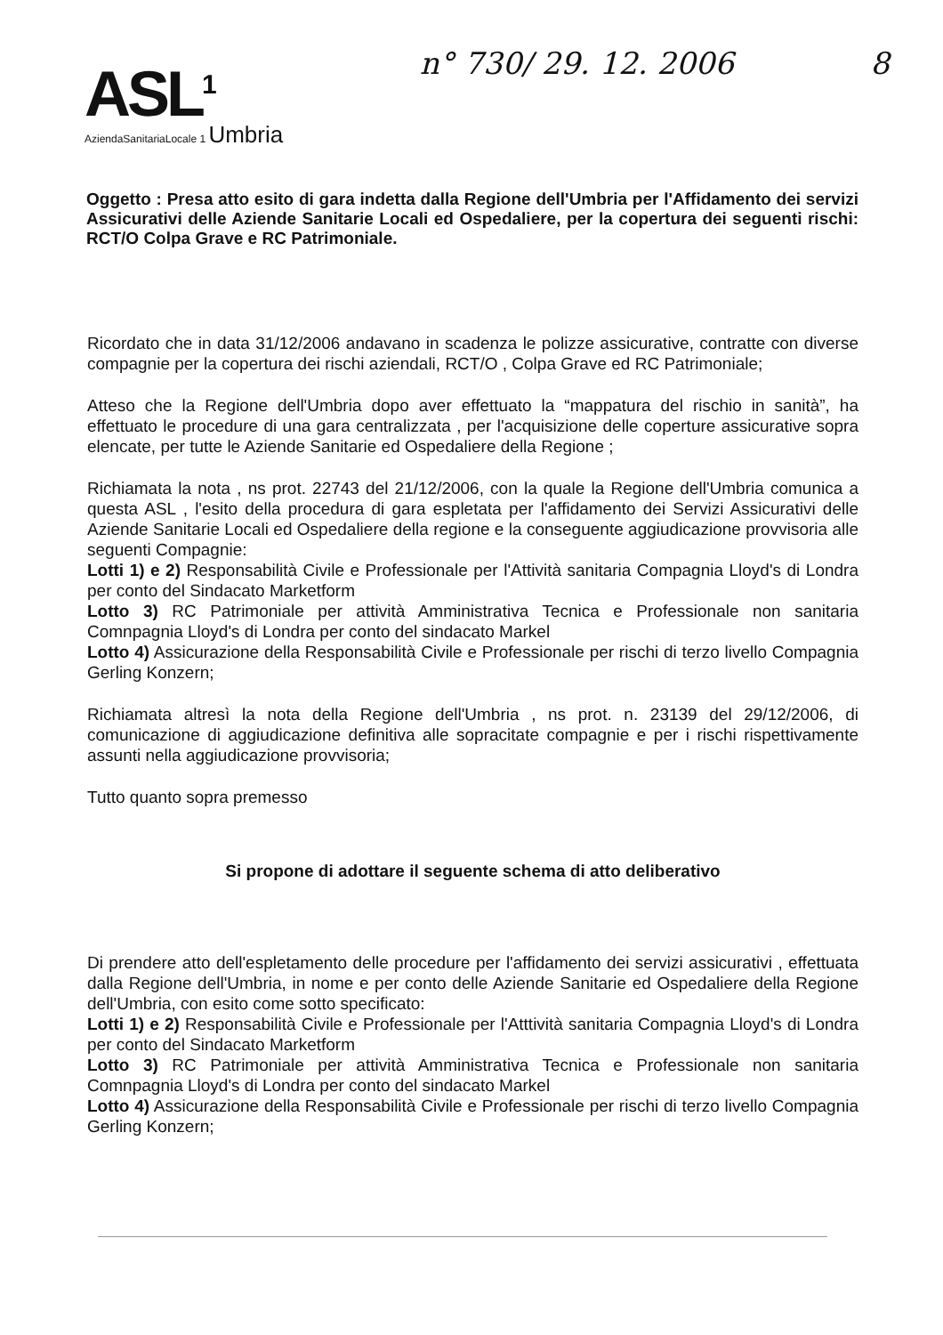ASL<sup>1</sup>
AziendaSanitariaLocale 1 Umbria
n° 730/ 29. 12. 2006 8
Oggetto : Presa atto esito di gara indetta dalla Regione dell'Umbria per l'Affidamento dei servizi Assicurativi delle Aziende Sanitarie Locali ed Ospedaliere, per la copertura dei seguenti rischi: RCT/O Colpa Grave e RC Patrimoniale.
Ricordato che in data 31/12/2006 andavano in scadenza le polizze assicurative, contratte con diverse compagnie per la copertura dei rischi aziendali, RCT/O , Colpa Grave ed RC Patrimoniale;
Atteso che la Regione dell'Umbria dopo aver effettuato la “mappatura del rischio in sanità”, ha effettuato le procedure di una gara centralizzata , per l'acquisizione delle coperture assicurative sopra elencate, per tutte le Aziende Sanitarie ed Ospedaliere della Regione ;
Richiamata la nota , ns prot. 22743 del 21/12/2006, con la quale la Regione dell'Umbria comunica a questa ASL , l'esito della procedura di gara espletata per l'affidamento dei Servizi Assicurativi delle Aziende Sanitarie Locali ed Ospedaliere della regione e la conseguente aggiudicazione provvisoria alle seguenti Compagnie:
Lotti 1) e 2) Responsabilità Civile e Professionale per l'Attività sanitaria Compagnia Lloyd's di Londra per conto del Sindacato Marketform
Lotto 3) RC Patrimoniale per attività Amministrativa Tecnica e Professionale non sanitaria Comnpagnia Lloyd's di Londra per conto del sindacato Markel
Lotto 4) Assicurazione della Responsabilità Civile e Professionale per rischi di terzo livello Compagnia Gerling Konzern;
Richiamata altresì la nota della Regione dell'Umbria , ns prot. n. 23139 del 29/12/2006, di comunicazione di aggiudicazione definitiva alle sopracitate compagnie e per i rischi rispettivamente assunti nella aggiudicazione provvisoria;
Tutto quanto sopra premesso
Si propone di adottare il seguente schema di atto deliberativo
Di prendere atto dell'espletamento delle procedure per l'affidamento dei servizi assicurativi , effettuata dalla Regione dell'Umbria, in nome e per conto delle Aziende Sanitarie ed Ospedaliere della Regione dell'Umbria, con esito come sotto specificato:
Lotti 1) e 2) Responsabilità Civile e Professionale per l'Atttività sanitaria Compagnia Lloyd's di Londra per conto del Sindacato Marketform
Lotto 3) RC Patrimoniale per attività Amministrativa Tecnica e Professionale non sanitaria Comnpagnia Lloyd's di Londra per conto del sindacato Markel
Lotto 4) Assicurazione della Responsabilità Civile e Professionale per rischi di terzo livello Compagnia Gerling Konzern;